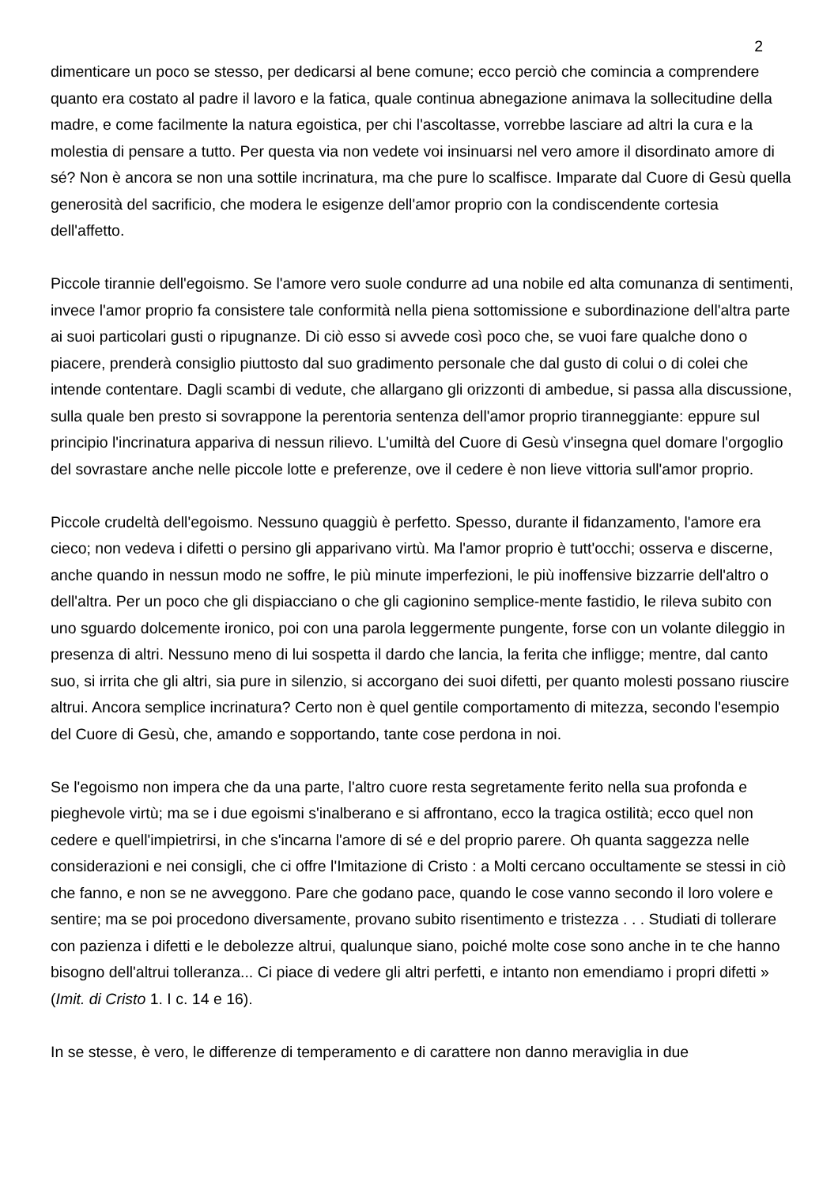2
dimenticare un poco se stesso, per dedicarsi al bene comune; ecco perciò che comincia a comprendere quanto era costato al padre il lavoro e la fatica, quale continua abnegazione animava la sollecitudine della madre, e come facilmente la natura egoistica, per chi l'ascoltasse, vorrebbe lasciare ad altri la cura e la molestia di pensare a tutto. Per questa via non vedete voi insinuarsi nel vero amore il disordinato amore di sé? Non è ancora se non una sottile incrinatura, ma che pure lo scalfisce. Imparate dal Cuore di Gesù quella generosità del sacrificio, che modera le esigenze dell'amor proprio con la condiscendente cortesia dell'affetto.
Piccole tirannie dell'egoismo. Se l'amore vero suole condurre ad una nobile ed alta comunanza di sentimenti, invece l'amor proprio fa consistere tale conformità nella piena sottomissione e subordinazione dell'altra parte ai suoi particolari gusti o ripugnanze. Di ciò esso si avvede così poco che, se vuoi fare qualche dono o piacere, prenderà consiglio piuttosto dal suo gradimento personale che dal gusto di colui o di colei che intende contentare. Dagli scambi di vedute, che allargano gli orizzonti di ambedue, si passa alla discussione, sulla quale ben presto si sovrappone la perentoria sentenza dell'amor proprio tiranneggiante: eppure sul principio l'incrinatura appariva di nessun rilievo. L'umiltà del Cuore di Gesù v'insegna quel domare l'orgoglio del sovrastare anche nelle piccole lotte e preferenze, ove il cedere è non lieve vittoria sull'amor proprio.
Piccole crudeltà dell'egoismo. Nessuno quaggiù è perfetto. Spesso, durante il fidanzamento, l'amore era cieco; non vedeva i difetti o persino gli apparivano virtù. Ma l'amor proprio è tutt'occhi; osserva e discerne, anche quando in nessun modo ne soffre, le più minute imperfezioni, le più inoffensive bizzarrie dell'altro o dell'altra. Per un poco che gli dispiacciano o che gli cagionino semplice-mente fastidio, le rileva subito con uno sguardo dolcemente ironico, poi con una parola leggermente pungente, forse con un volante dileggio in presenza di altri. Nessuno meno di lui sospetta il dardo che lancia, la ferita che infligge; mentre, dal canto suo, si irrita che gli altri, sia pure in silenzio, si accorgano dei suoi difetti, per quanto molesti possano riuscire altrui. Ancora semplice incrinatura? Certo non è quel gentile comportamento di mitezza, secondo l'esempio del Cuore di Gesù, che, amando e sopportando, tante cose perdona in noi.
Se l'egoismo non impera che da una parte, l'altro cuore resta segretamente ferito nella sua profonda e pieghevole virtù; ma se i due egoismi s'inalberano e si affrontano, ecco la tragica ostilità; ecco quel non cedere e quell'impietrirsi, in che s'incarna l'amore di sé e del proprio parere. Oh quanta saggezza nelle considerazioni e nei consigli, che ci offre l'Imitazione di Cristo : a Molti cercano occultamente se stessi in ciò che fanno, e non se ne avveggono. Pare che godano pace, quando le cose vanno secondo il loro volere e sentire; ma se poi procedono diversamente, provano subito risentimento e tristezza . . . Studiati di tollerare con pazienza i difetti e le debolezze altrui, qualunque siano, poiché molte cose sono anche in te che hanno bisogno dell'altrui tolleranza... Ci piace di vedere gli altri perfetti, e intanto non emendiamo i propri difetti » (Imit. di Cristo 1. I c. 14 e 16).
In se stesse, è vero, le differenze di temperamento e di carattere non danno meraviglia in due